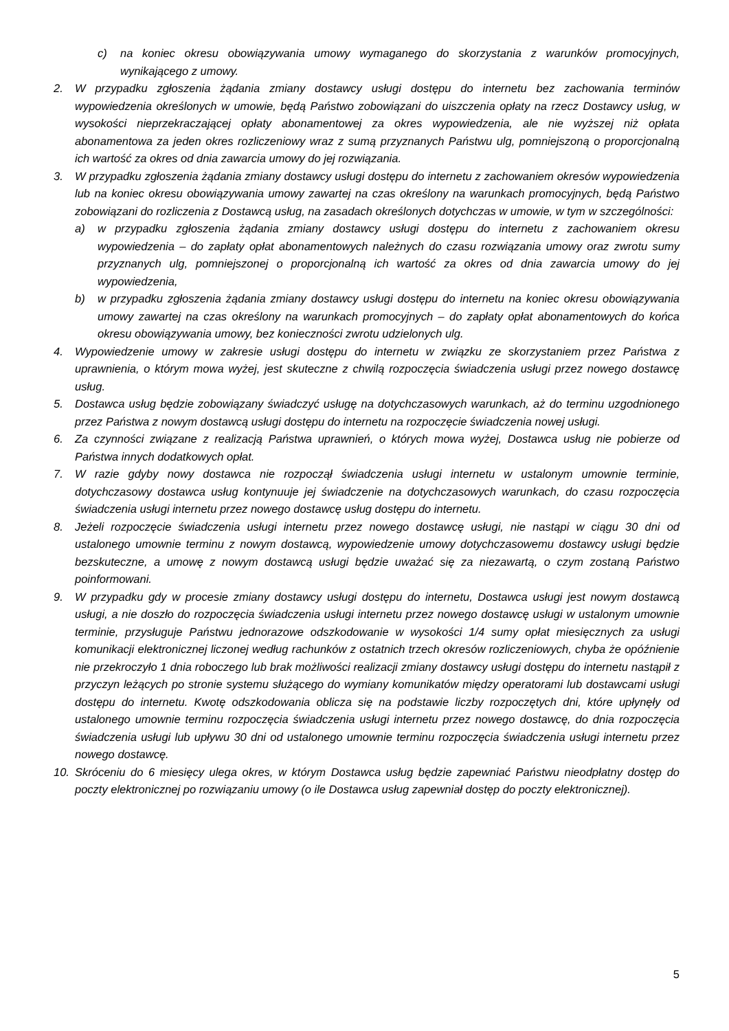c) na koniec okresu obowiązywania umowy wymaganego do skorzystania z warunków promocyjnych, wynikającego z umowy.
2. W przypadku zgłoszenia żądania zmiany dostawcy usługi dostępu do internetu bez zachowania terminów wypowiedzenia określonych w umowie, będą Państwo zobowiązani do uiszczenia opłaty na rzecz Dostawcy usług, w wysokości nieprzekraczającej opłaty abonamentowej za okres wypowiedzenia, ale nie wyższej niż opłata abonamentowa za jeden okres rozliczeniowy wraz z sumą przyznanych Państwu ulg, pomniejszoną o proporcjonalną ich wartość za okres od dnia zawarcia umowy do jej rozwiązania.
3. W przypadku zgłoszenia żądania zmiany dostawcy usługi dostępu do internetu z zachowaniem okresów wypowiedzenia lub na koniec okresu obowiązywania umowy zawartej na czas określony na warunkach promocyjnych, będą Państwo zobowiązani do rozliczenia z Dostawcą usług, na zasadach określonych dotychczas w umowie, w tym w szczególności:
a) w przypadku zgłoszenia żądania zmiany dostawcy usługi dostępu do internetu z zachowaniem okresu wypowiedzenia – do zapłaty opłat abonamentowych należnych do czasu rozwiązania umowy oraz zwrotu sumy przyznanych ulg, pomniejszonej o proporcjonalną ich wartość za okres od dnia zawarcia umowy do jej wypowiedzenia,
b) w przypadku zgłoszenia żądania zmiany dostawcy usługi dostępu do internetu na koniec okresu obowiązywania umowy zawartej na czas określony na warunkach promocyjnych – do zapłaty opłat abonamentowych do końca okresu obowiązywania umowy, bez konieczności zwrotu udzielonych ulg.
4. Wypowiedzenie umowy w zakresie usługi dostępu do internetu w związku ze skorzystaniem przez Państwa z uprawnienia, o którym mowa wyżej, jest skuteczne z chwilą rozpoczęcia świadczenia usługi przez nowego dostawcę usług.
5. Dostawca usług będzie zobowiązany świadczyć usługę na dotychczasowych warunkach, aż do terminu uzgodnionego przez Państwa z nowym dostawcą usługi dostępu do internetu na rozpoczęcie świadczenia nowej usługi.
6. Za czynności związane z realizacją Państwa uprawnień, o których mowa wyżej, Dostawca usług nie pobierze od Państwa innych dodatkowych opłat.
7. W razie gdyby nowy dostawca nie rozpoczął świadczenia usługi internetu w ustalonym umownie terminie, dotychczasowy dostawca usług kontynuuje jej świadczenie na dotychczasowych warunkach, do czasu rozpoczęcia świadczenia usługi internetu przez nowego dostawcę usług dostępu do internetu.
8. Jeżeli rozpoczęcie świadczenia usługi internetu przez nowego dostawcę usługi, nie nastąpi w ciągu 30 dni od ustalonego umownie terminu z nowym dostawcą, wypowiedzenie umowy dotychczasowemu dostawcy usługi będzie bezskuteczne, a umowę z nowym dostawcą usługi będzie uważać się za niezawartą, o czym zostaną Państwo poinformowani.
9. W przypadku gdy w procesie zmiany dostawcy usługi dostępu do internetu, Dostawca usługi jest nowym dostawcą usługi, a nie doszło do rozpoczęcia świadczenia usługi internetu przez nowego dostawcę usługi w ustalonym umownie terminie, przysługuje Państwu jednorazowe odszkodowanie w wysokości 1/4 sumy opłat miesięcznych za usługi komunikacji elektronicznej liczonej według rachunków z ostatnich trzech okresów rozliczeniowych, chyba że opóźnienie nie przekroczyło 1 dnia roboczego lub brak możliwości realizacji zmiany dostawcy usługi dostępu do internetu nastąpił z przyczyn leżących po stronie systemu służącego do wymiany komunikatów między operatorami lub dostawcami usługi dostępu do internetu. Kwotę odszkodowania oblicza się na podstawie liczby rozpoczętych dni, które upłynęły od ustalonego umownie terminu rozpoczęcia świadczenia usługi internetu przez nowego dostawcę, do dnia rozpoczęcia świadczenia usługi lub upływu 30 dni od ustalonego umownie terminu rozpoczęcia świadczenia usługi internetu przez nowego dostawcę.
10. Skróceniu do 6 miesięcy ulega okres, w którym Dostawca usług będzie zapewniać Państwu nieodpłatny dostęp do poczty elektronicznej po rozwiązaniu umowy (o ile Dostawca usług zapewniał dostęp do poczty elektronicznej).
5